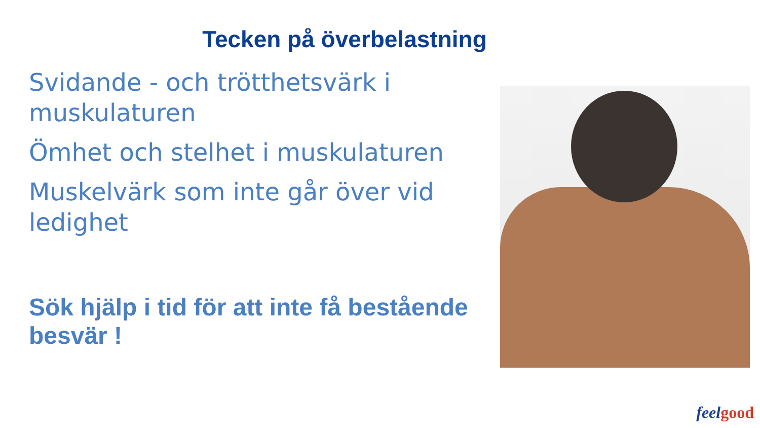Tecken på överbelastning
Svidande - och trötthetsvärk i muskulaturen
Ömhet och stelhet i muskulaturen
Muskelvärk som inte går över vid ledighet
Sök hjälp i tid för att inte få bestående besvär !
feelgood